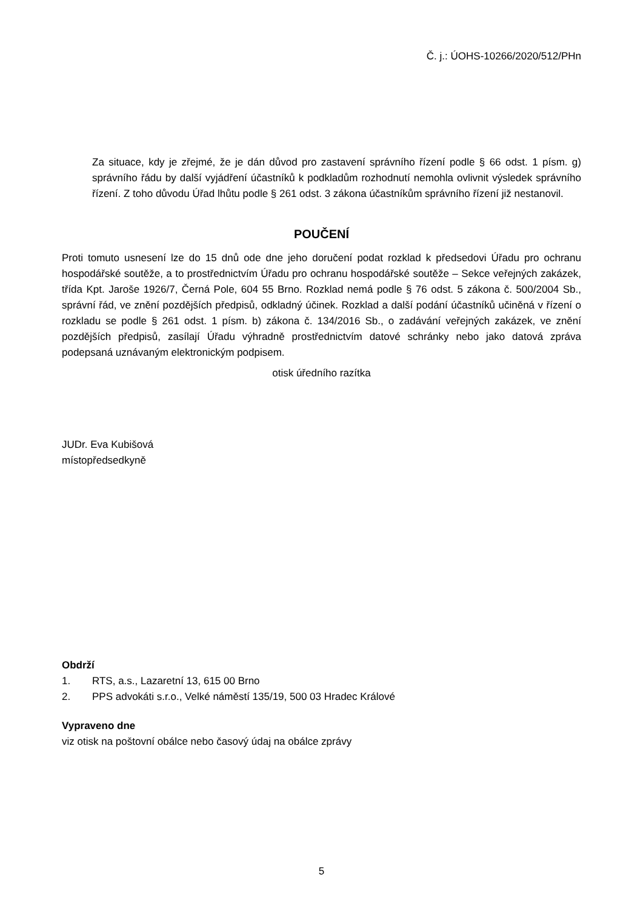Č. j.: ÚOHS-10266/2020/512/PHn
Za situace, kdy je zřejmé, že je dán důvod pro zastavení správního řízení podle § 66 odst. 1 písm. g) správního řádu by další vyjádření účastníků k podkladům rozhodnutí nemohla ovlivnit výsledek správního řízení. Z toho důvodu Úřad lhůtu podle § 261 odst. 3 zákona účastníkům správního řízení již nestanovil.
POUČENÍ
Proti tomuto usnesení lze do 15 dnů ode dne jeho doručení podat rozklad k předsedovi Úřadu pro ochranu hospodářské soutěže, a to prostřednictvím Úřadu pro ochranu hospodářské soutěže – Sekce veřejných zakázek, třída Kpt. Jaroše 1926/7, Černá Pole, 604 55 Brno. Rozklad nemá podle § 76 odst. 5 zákona č. 500/2004 Sb., správní řád, ve znění pozdějších předpisů, odkladný účinek. Rozklad a další podání účastníků učiněná v řízení o rozkladu se podle § 261 odst. 1 písm. b) zákona č. 134/2016 Sb., o zadávání veřejných zakázek, ve znění pozdějších předpisů, zasílají Úřadu výhradně prostřednictvím datové schránky nebo jako datová zpráva podepsaná uznávaným elektronickým podpisem.
otisk úředního razítka
JUDr. Eva Kubišová
místopředsedkyně
Obdrží
1. RTS, a.s., Lazaretní 13, 615 00 Brno
2. PPS advokáti s.r.o., Velké náměstí 135/19, 500 03 Hradec Králové
Vypraveno dne
viz otisk na poštovní obálce nebo časový údaj na obálce zprávy
5